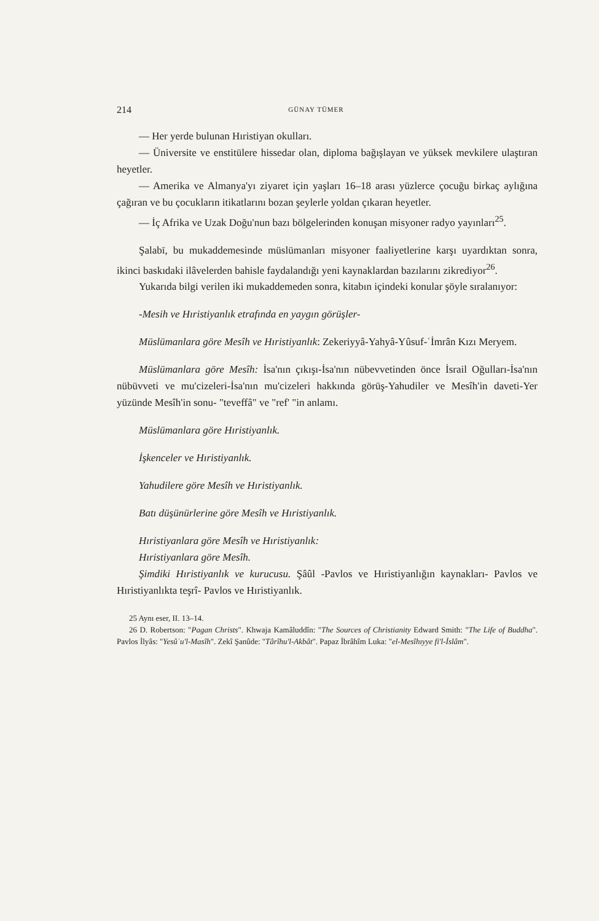214 GÜNAY TÜMER
— Her yerde bulunan Hıristiyan okulları.
— Üniversite ve enstitülere hissedar olan, diploma bağışlayan ve yüksek mevkilere ulaştıran heyetler.
— Amerika ve Almanya'yı ziyaret için yaşları 16–18 arası yüzlerce çocuğu birkaç aylığına çağıran ve bu çocukların itikatlarını bozan şeylerle yoldan çıkaran heyetler.
— İç Afrika ve Uzak Doğu'nun bazı bölgelerinden konuşan misyoner radyo yayınları<sup>25</sup>.
Şalabī, bu mukaddemesinde müslümanları misyoner faaliyetlerine karşı uyardıktan sonra, ikinci baskıdaki ilâvelerden bahisle faydalandığı yeni kaynaklardan bazılarını zikrediyor<sup>26</sup>.
Yukarıda bilgi verilen iki mukaddemeden sonra, kitabın içindeki konular şöyle sıralanıyor:
-Mesih ve Hıristiyanlık etrafında en yaygın görüşler-
Müslümanlara göre Mesîh ve Hıristiyanlık: Zekeriyyâ-Yahyâ-Yûsuf-ʿİmrân Kızı Meryem.
Müslümanlara göre Mesîh: İsa'nın çıkışı-İsa'nın nübevvetinden önce İsrail Oğulları-İsa'nın nübüvveti ve mu'cizeleri-İsa'nın mu'cizeleri hakkında görüş-Yahudiler ve Mesîh'in daveti-Yer yüzünde Mesîh'in sonu- "teveffâ" ve "ref' "in anlamı.
Müslümanlara göre Hıristiyanlık.
İşkenceler ve Hıristiyanlık.
Yahudilere göre Mesîh ve Hıristiyanlık.
Batı düşünürlerine göre Mesîh ve Hıristiyanlık.
Hıristiyanlara göre Mesîh ve Hıristiyanlık:
Hıristiyanlara göre Mesîh.
Şimdiki Hıristiyanlık ve kurucusu. Şâûl -Pavlos ve Hıristiyanlığın kaynakları- Pavlos ve Hıristiyanlıkta teşrî- Pavlos ve Hıristiyanlık.
25 Aynı eser, II. 13–14.
26 D. Robertson: "Pagan Christs". Khwaja Kamâluddîn: "The Sources of Christianity Edward Smith: "The Life of Buddha". Pavlos İlyâs: "Yesûʿu'l-Masîh". Zekî Şanûde: "Târîhu'l-Akbât". Papaz İbrâhîm Luka: "el-Mesîhıyye fi'l-İslâm".